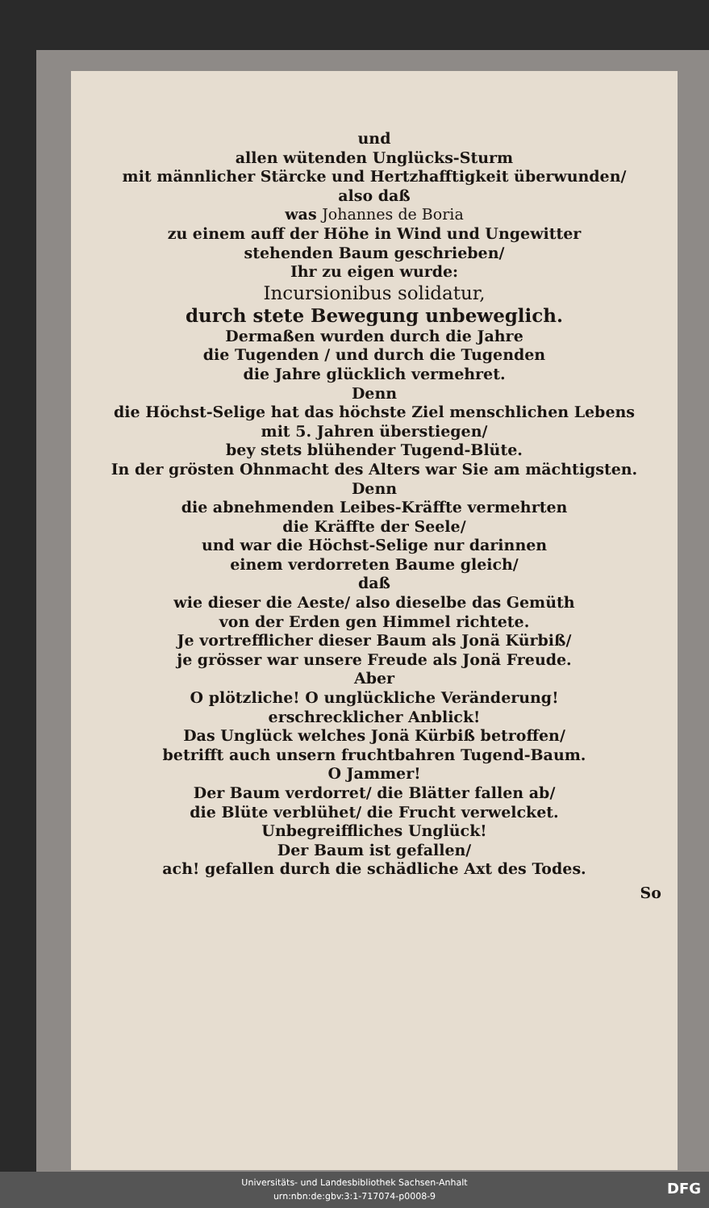und
allen wütenden Unglücks-Sturm
mit männlicher Stärcke und Hertzhafftigkeit überwunden/
also daß
was Johannes de Boria
zu einem auff der Höhe in Wind und Ungewitter
stehenden Baum geschrieben/
Ihr zu eigen wurde:
Incursionibus solidatur,
durch stete Bewegung unbeweglich.
Dermaßen wurden durch die Jahre
die Tugenden / und durch die Tugenden
die Jahre glücklich vermehret.
Denn
die Höchst-Selige hat das höchste Ziel menschlichen Lebens
mit 5. Jahren überstiegen/
bey stets blühender Tugend-Blüte.
In der grösten Ohnmacht des Alters war Sie am mächtigsten.
Denn
die abnehmenden Leibes-Kräffte vermehrten
die Kräffte der Seele/
und war die Höchst-Selige nur darinnen
einem verdorreten Baume gleich/
daß
wie dieser die Aeste/ also dieselbe das Gemüth
von der Erden gen Himmel richtete.
Je vortrefflicher dieser Baum als Jonä Kürbiß/
je grösser war unsere Freude als Jonä Freude.
Aber
O plötzliche! O unglückliche Veränderung!
erschrecklicher Anblick!
Das Unglück welches Jonä Kürbiß betroffen/
betrifft auch unsern fruchtbahren Tugend-Baum.
O Jammer!
Der Baum verdorret/ die Blätter fallen ab/
die Blüte verblühet/ die Frucht verwelcket.
Unbegreiffliches Unglück!
Der Baum ist gefallen/
ach! gefallen durch die schädliche Axt des Todes.
So
Universitäts- und Landesbibliothek Sachsen-Anhalt
urn:nbn:de:gbv:3:1-717074-p0008-9
DFG